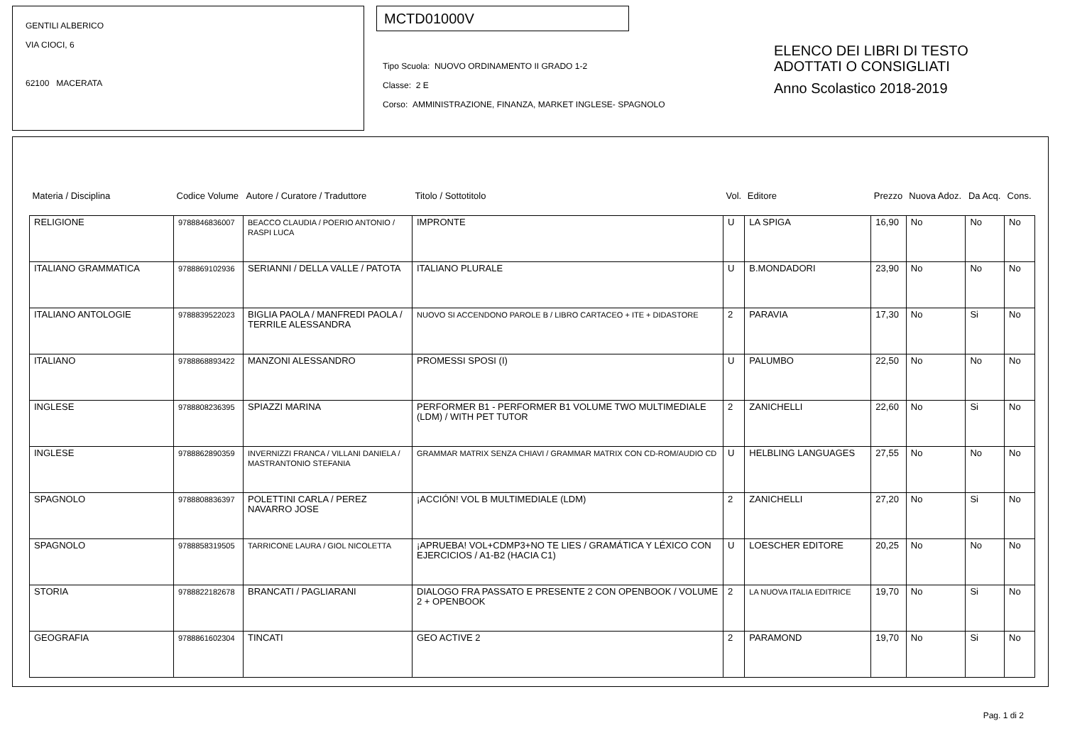GENTILI ALBERICO
VIA CIOCI, 6
62100 MACERATA
MCTD01000V
Tipo Scuola: NUOVO ORDINAMENTO II GRADO 1-2
Classe: 2 E
Corso: AMMINISTRAZIONE, FINANZA, MARKET INGLESE- SPAGNOLO
ELENCO DEI LIBRI DI TESTO
ADOTTATI O CONSIGLIATI
Anno Scolastico 2018-2019
| Materia / Disciplina | Codice Volume | Autore / Curatore / Traduttore | Titolo / Sottotitolo | Vol. | Editore | Prezzo | Nuova Adoz. | Da Acq. | Cons. |
| --- | --- | --- | --- | --- | --- | --- | --- | --- | --- |
| RELIGIONE | 9788846836007 | BEACCO CLAUDIA / POERIO ANTONIO / RASPI LUCA | IMPRONTE | U | LA SPIGA | 16,90 | No | No | No |
| ITALIANO GRAMMATICA | 9788869102936 | SERIANNI / DELLA VALLE / PATOTA | ITALIANO PLURALE | U | B.MONDADORI | 23,90 | No | No | No |
| ITALIANO ANTOLOGIE | 9788839522023 | BIGLIA PAOLA / MANFREDI PAOLA / TERRILE ALESSANDRA | NUOVO SI ACCENDONO PAROLE B / LIBRO CARTACEO + ITE + DIDASTORE | 2 | PARAVIA | 17,30 | No | Si | No |
| ITALIANO | 9788868893422 | MANZONI ALESSANDRO | PROMESSI SPOSI (I) | U | PALUMBO | 22,50 | No | No | No |
| INGLESE | 9788808236395 | SPIAZZI MARINA | PERFORMER B1 - PERFORMER B1 VOLUME TWO MULTIMEDIALE (LDM) / WITH PET TUTOR | 2 | ZANICHELLI | 22,60 | No | Si | No |
| INGLESE | 9788862890359 | INVERNIZZI FRANCA / VILLANI DANIELA / MASTRANTONIO STEFANIA | GRAMMAR MATRIX SENZA CHIAVI / GRAMMAR MATRIX CON CD-ROM/AUDIO CD | U | HELBLING LANGUAGES | 27,55 | No | No | No |
| SPAGNOLO | 9788808836397 | POLETTINI CARLA / PEREZ NAVARRO JOSE | ¡ACCIÓN! VOL B MULTIMEDIALE (LDM) | 2 | ZANICHELLI | 27,20 | No | Si | No |
| SPAGNOLO | 9788858319505 | TARRICONE LAURA / GIOL NICOLETTA | ¡APRUEBA! VOL+CDMP3+NO TE LIES / GRAMÁTICA Y LÉXICO CON EJERCICIOS / A1-B2 (HACIA C1) | U | LOESCHER EDITORE | 20,25 | No | No | No |
| STORIA | 9788822182678 | BRANCATI / PAGLIARANI | DIALOGO FRA PASSATO E PRESENTE 2 CON OPENBOOK / VOLUME 2 + OPENBOOK | 2 | LA NUOVA ITALIA EDITRICE | 19,70 | No | Si | No |
| GEOGRAFIA | 9788861602304 | TINCATI | GEO ACTIVE 2 | 2 | PARAMOND | 19,70 | No | Si | No |
Pag. 1 di 2